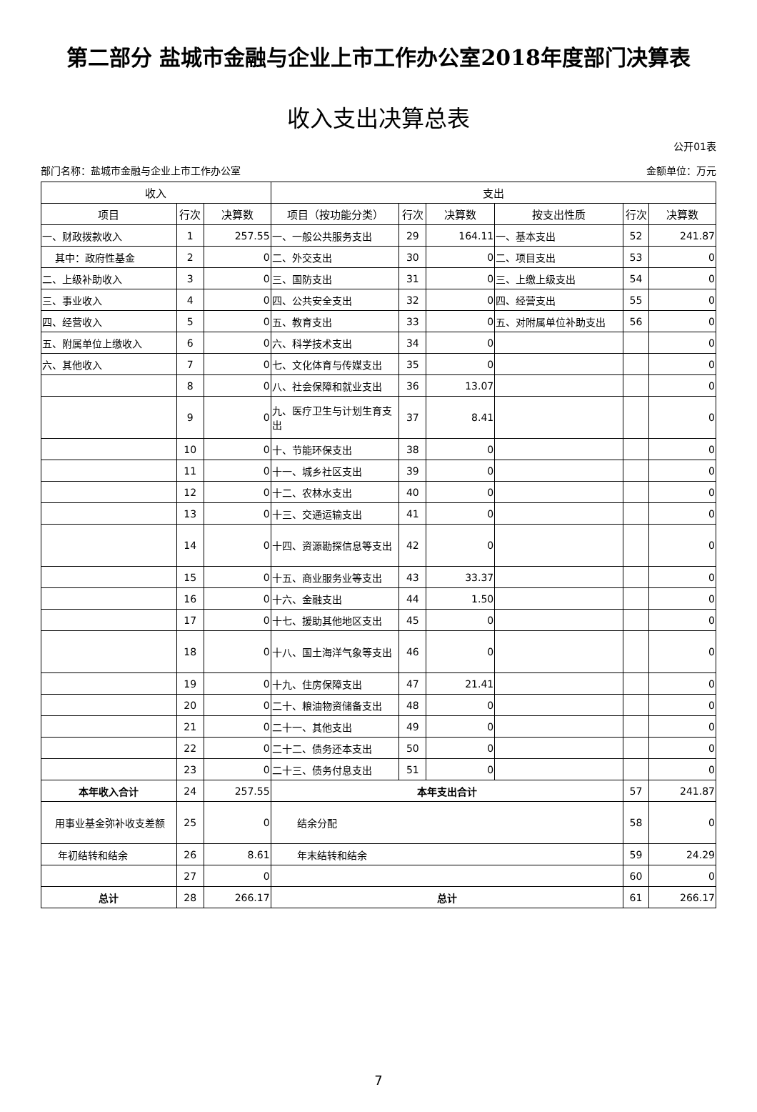第二部分 盐城市金融与企业上市工作办公室2018年度部门决算表
收入支出决算总表
公开01表
部门名称：盐城市金融与企业上市工作办公室 金额单位：万元
| 收入 | | | 支出 | | | | | |
| --- | --- | --- | --- | --- | --- | --- | --- | --- |
| 项目 | 行次 | 决算数 | 项目（按功能分类） | 行次 | 决算数 | 按支出性质 | 行次 | 决算数 |
| 一、财政拨款收入 | 1 | 257.55 | 一、一般公共服务支出 | 29 | 164.11 | 一、基本支出 | 52 | 241.87 |
| 其中：政府性基金 | 2 | 0 | 二、外交支出 | 30 | 0 | 二、项目支出 | 53 | 0 |
| 二、上级补助收入 | 3 | 0 | 三、国防支出 | 31 | 0 | 三、上缴上级支出 | 54 | 0 |
| 三、事业收入 | 4 | 0 | 四、公共安全支出 | 32 | 0 | 四、经营支出 | 55 | 0 |
| 四、经营收入 | 5 | 0 | 五、教育支出 | 33 | 0 | 五、对附属单位补助支出 | 56 | 0 |
| 五、附属单位上缴收入 | 6 | 0 | 六、科学技术支出 | 34 | 0 | | | 0 |
| 六、其他收入 | 7 | 0 | 七、文化体育与传媒支出 | 35 | 0 | | | 0 |
| | 8 | 0 | 八、社会保障和就业支出 | 36 | 13.07 | | | 0 |
| | 9 | 0 | 九、医疗卫生与计划生育支出 | 37 | 8.41 | | | 0 |
| | 10 | 0 | 十、节能环保支出 | 38 | 0 | | | 0 |
| | 11 | 0 | 十一、城乡社区支出 | 39 | 0 | | | 0 |
| | 12 | 0 | 十二、农林水支出 | 40 | 0 | | | 0 |
| | 13 | 0 | 十三、交通运输支出 | 41 | 0 | | | 0 |
| | 14 | 0 | 十四、资源勘探信息等支出 | 42 | 0 | | | 0 |
| | 15 | 0 | 十五、商业服务业等支出 | 43 | 33.37 | | | 0 |
| | 16 | 0 | 十六、金融支出 | 44 | 1.50 | | | 0 |
| | 17 | 0 | 十七、援助其他地区支出 | 45 | 0 | | | 0 |
| | 18 | 0 | 十八、国土海洋气象等支出 | 46 | 0 | | | 0 |
| | 19 | 0 | 十九、住房保障支出 | 47 | 21.41 | | | 0 |
| | 20 | 0 | 二十、粮油物资储备支出 | 48 | 0 | | | 0 |
| | 21 | 0 | 二十一、其他支出 | 49 | 0 | | | 0 |
| | 22 | 0 | 二十二、债务还本支出 | 50 | 0 | | | 0 |
| | 23 | 0 | 二十三、债务付息支出 | 51 | 0 | | | 0 |
| 本年收入合计 | 24 | 257.55 | 本年支出合计 | | | | 57 | 241.87 |
| 用事业基金弥补收支差额 | 25 | 0 | 结余分配 | | | | 58 | 0 |
| 年初结转和结余 | 26 | 8.61 | 年末结转和结余 | | | | 59 | 24.29 |
| | 27 | 0 | | | | | 60 | 0 |
| 总计 | 28 | 266.17 | 总计 | | | | 61 | 266.17 |
7